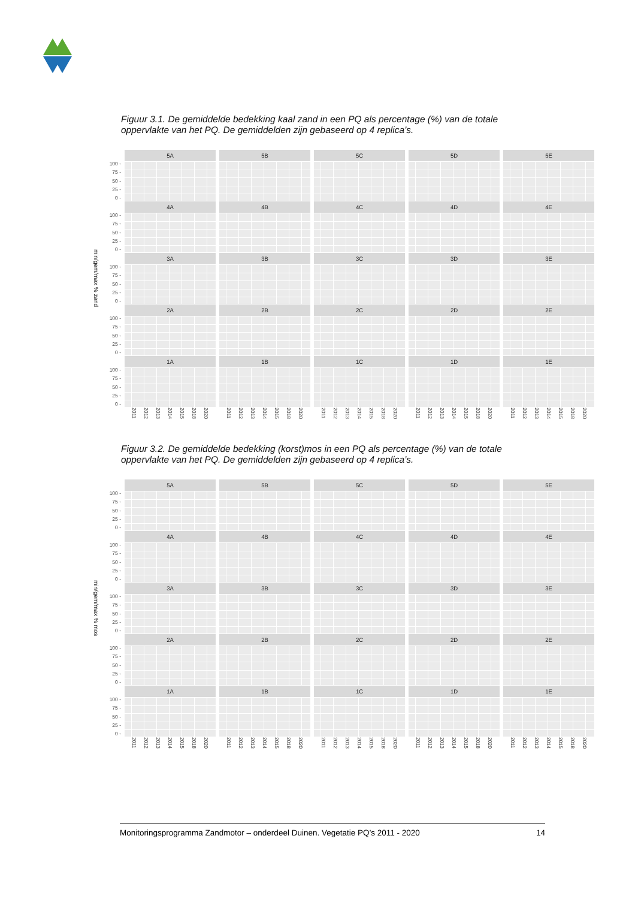Figuur 3.1. De gemiddelde bedekking kaal zand in een PQ als percentage (%) van de totale oppervlakte van het PQ. De gemiddelden zijn gebaseerd op 4 replica’s.
min/gem/max % zand
100 -
75 -
50 -
25 -
0 -
5A
5B
5C
5D
5E
100 -
75 -
50 -
25 -
0 -
4A
4B
4C
4D
4E
100 -
75 -
50 -
25 -
0 -
3A
3B
3C
3D
3E
100 -
75 -
50 -
25 -
0 -
2A
2B
2C
2D
2E
100 -
75 -
50 -
25 -
0 -
1A
1B
1C
1D
1E
2011 2012 2013 2014 2015 2018 2020
2011 2012 2013 2014 2015 2018 2020
2011 2012 2013 2014 2015 2018 2020
2011 2012 2013 2014 2015 2018 2020
2011 2012 2013 2014 2015 2018 2020
Figuur 3.2. De gemiddelde bedekking (korst)mos in een PQ als percentage (%) van de totale oppervlakte van het PQ. De gemiddelden zijn gebaseerd op 4 replica’s.
min/gem/max % mos
100 -
75 -
50 -
25 -
0 -
5A
5B
5C
5D
5E
100 -
75 -
50 -
25 -
0 -
4A
4B
4C
4D
4E
100 -
75 -
50 -
25 -
0 -
3A
3B
3C
3D
3E
100 -
75 -
50 -
25 -
0 -
2A
2B
2C
2D
2E
100 -
75 -
50 -
25 -
0 -
1A
1B
1C
1D
1E
2011 2012 2013 2014 2015 2018 2020
2011 2012 2013 2014 2015 2018 2020
2011 2012 2013 2014 2015 2018 2020
2011 2012 2013 2014 2015 2018 2020
2011 2012 2013 2014 2015 2018 2020
Monitoringsprogramma Zandmotor – onderdeel Duinen. Vegetatie PQ’s 2011 - 2020 14